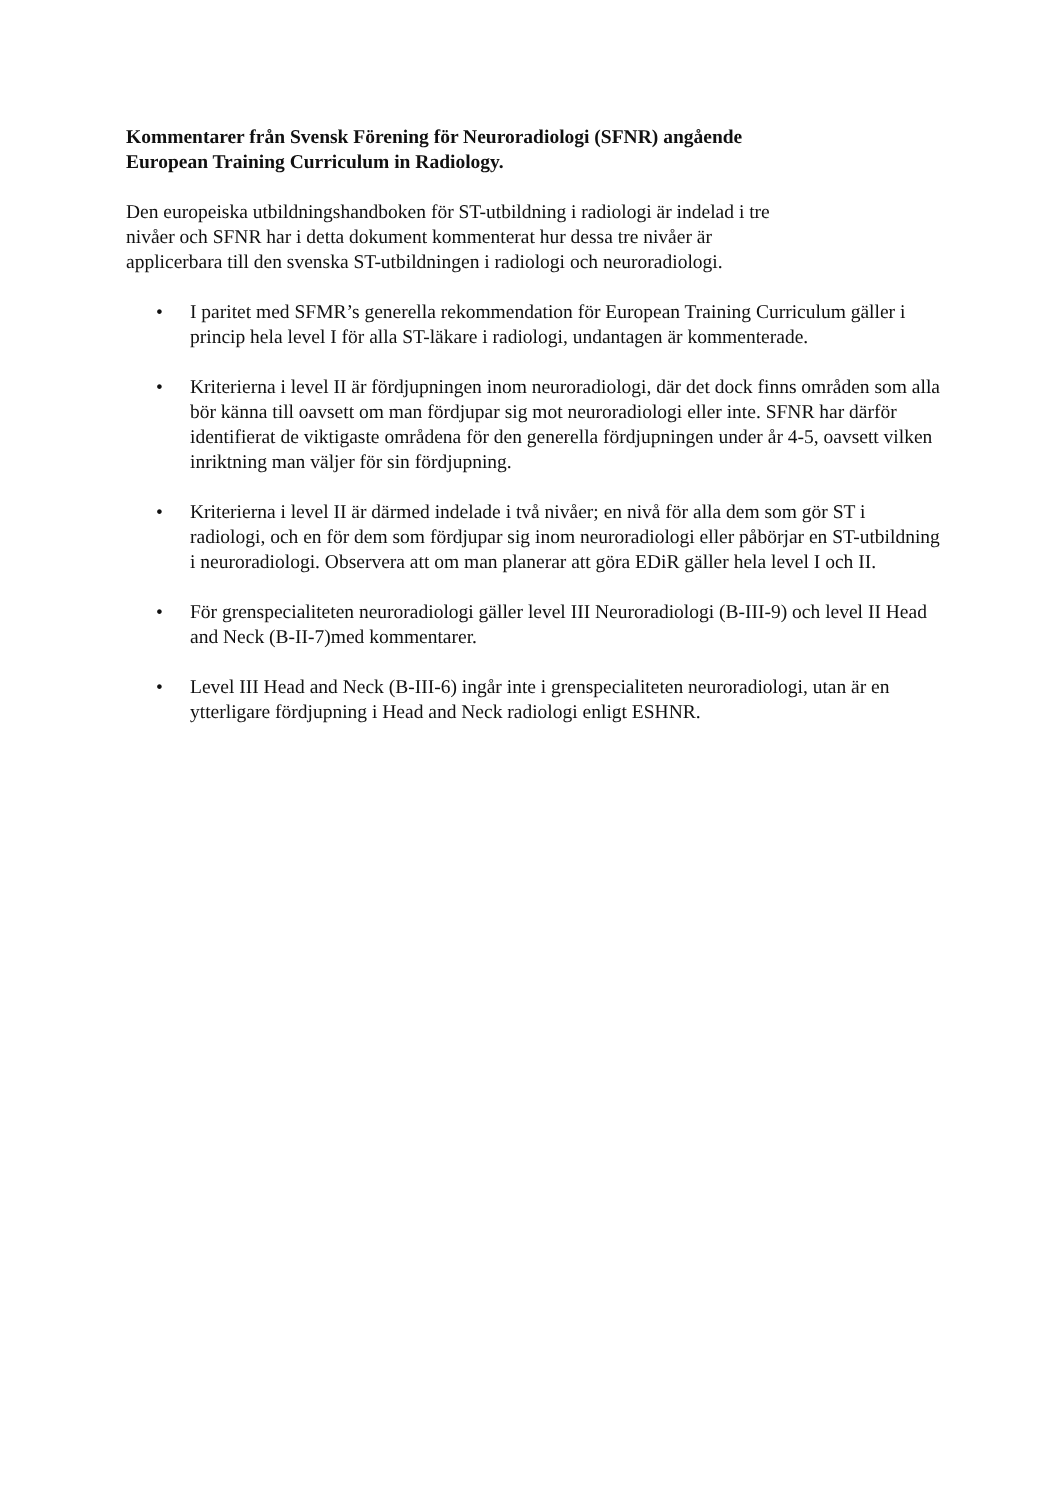Kommentarer från Svensk Förening för Neuroradiologi (SFNR) angående
European Training Curriculum in Radiology.
Den europeiska utbildningshandboken för ST-utbildning i radiologi är indelad i tre
nivåer och SFNR har i detta dokument kommenterat hur dessa tre nivåer är
applicerbara till den svenska ST-utbildningen i radiologi och neuroradiologi.
• I paritet med SFMR’s generella rekommendation för European Training Curriculum gäller i princip hela level I för alla ST-läkare i radiologi, undantagen är kommenterade.
• Kriterierna i level II är fördjupningen inom neuroradiologi, där det dock finns områden som alla bör känna till oavsett om man fördjupar sig mot neuroradiologi eller inte. SFNR har därför identifierat de viktigaste områdena för den generella fördjupningen under år 4-5, oavsett vilken inriktning man väljer för sin fördjupning.
• Kriterierna i level II är därmed indelade i två nivåer; en nivå för alla dem som gör ST i radiologi, och en för dem som fördjupar sig inom neuroradiologi eller påbörjar en ST-utbildning i neuroradiologi. Observera att om man planerar att göra EDiR gäller hela level I och II.
• För grenspecialiteten neuroradiologi gäller level III Neuroradiologi (B-III-9) och level II Head and Neck (B-II-7)med kommentarer.
• Level III Head and Neck (B-III-6) ingår inte i grenspecialiteten neuroradiologi, utan är en ytterligare fördjupning i Head and Neck radiologi enligt ESHNR.